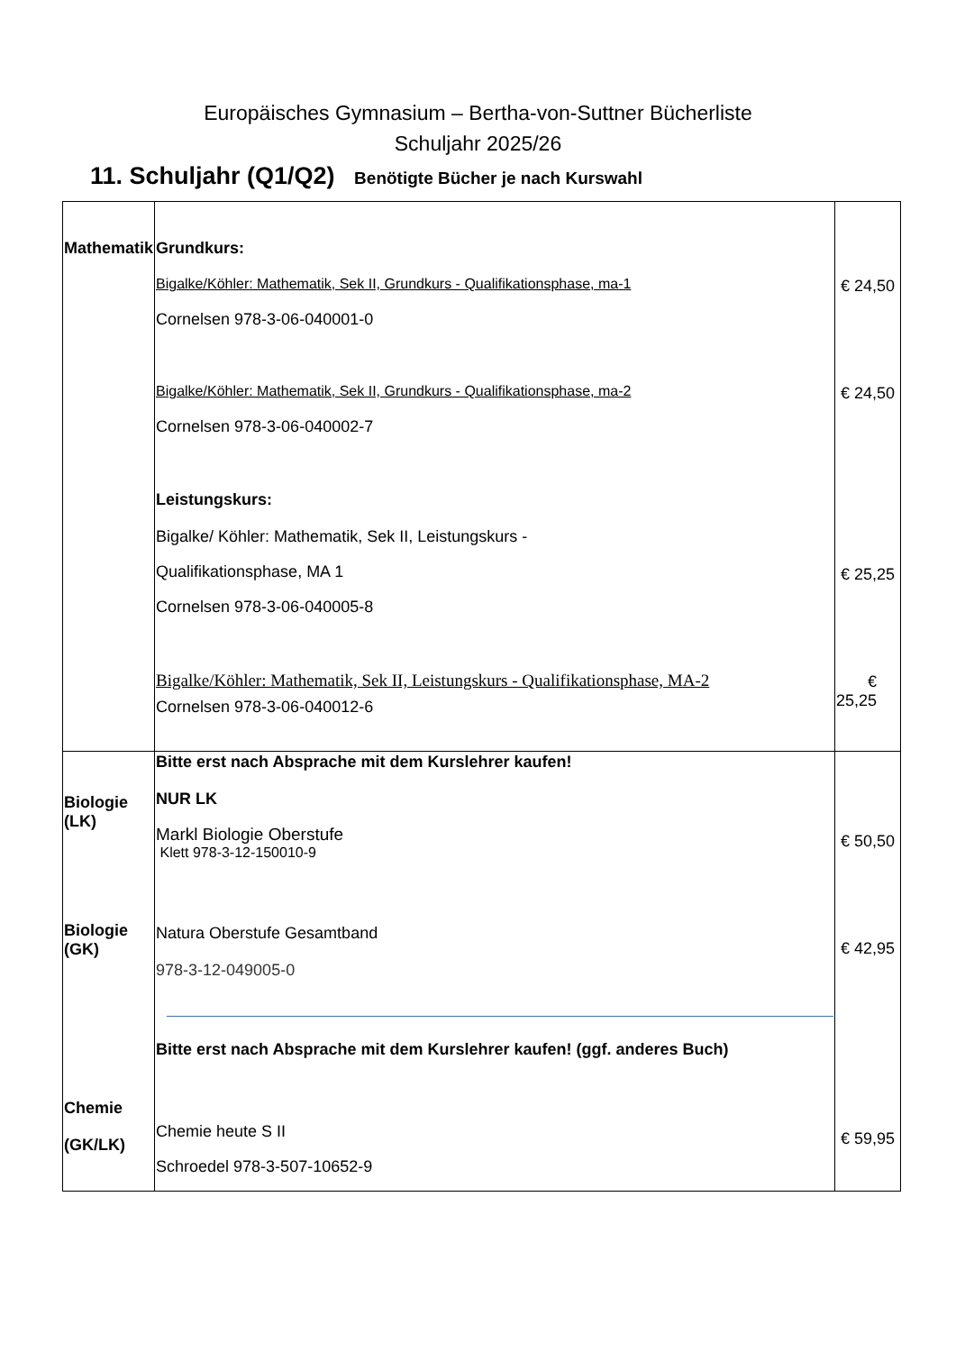Europäisches Gymnasium – Bertha-von-Suttner Bücherliste
Schuljahr 2025/26
11. Schuljahr (Q1/Q2) Benötigte Bücher je nach Kurswahl
| Mathematik | Grundkurs: Bigalke/Köhler: Mathematik, Sek II, Grundkurs - Qualifikationsphase, ma-1 Cornelsen 978-3-06-040001-0 Bigalke/Köhler: Mathematik, Sek II, Grundkurs - Qualifikationsphase, ma-2 Cornelsen 978-3-06-040002-7 Leistungskurs: Bigalke/ Köhler: Mathematik, Sek II, Leistungskurs - Qualifikationsphase, MA 1 Cornelsen 978-3-06-040005-8 Bigalke/Köhler: Mathematik, Sek II, Leistungskurs - Qualifikationsphase, MA-2 Cornelsen 978-3-06-040012-6 | € 24,50 € 24,50 € 25,25 € 25,25 |
| Biologie (LK) Biologie (GK) Chemie (GK/LK) | Bitte erst nach Absprache mit dem Kurslehrer kaufen! NUR LK Markl Biologie Oberstufe Klett 978-3-12-150010-9 Natura Oberstufe Gesamtband 978-3-12-049005-0 Bitte erst nach Absprache mit dem Kurslehrer kaufen! (ggf. anderes Buch) Chemie heute S II Schroedel 978-3-507-10652-9 | € 50,50 € 42,95 € 59,95 |